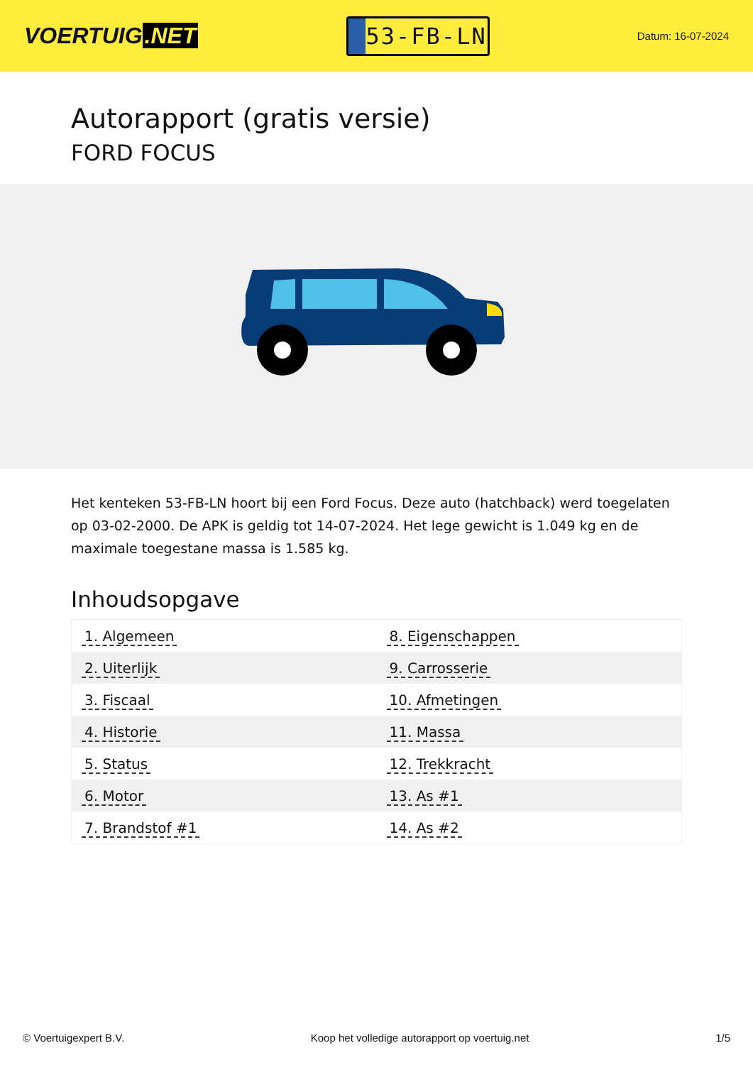VOERTUIG.NET
53-FB-LN
Datum: 16-07-2024
Autorapport (gratis versie)
FORD FOCUS
Het kenteken 53-FB-LN hoort bij een Ford Focus. Deze auto (hatchback) werd toegelaten op 03-02-2000. De APK is geldig tot 14-07-2024. Het lege gewicht is 1.049 kg en de maximale toegestane massa is 1.585 kg.
Inhoudsopgave
| 1. Algemeen | 8. Eigenschappen |
| 2. Uiterlijk | 9. Carrosserie |
| 3. Fiscaal | 10. Afmetingen |
| 4. Historie | 11. Massa |
| 5. Status | 12. Trekkracht |
| 6. Motor | 13. As #1 |
| 7. Brandstof #1 | 14. As #2 |
© Voertuigexpert B.V. Koop het volledige autorapport op voertuig.net 1/5